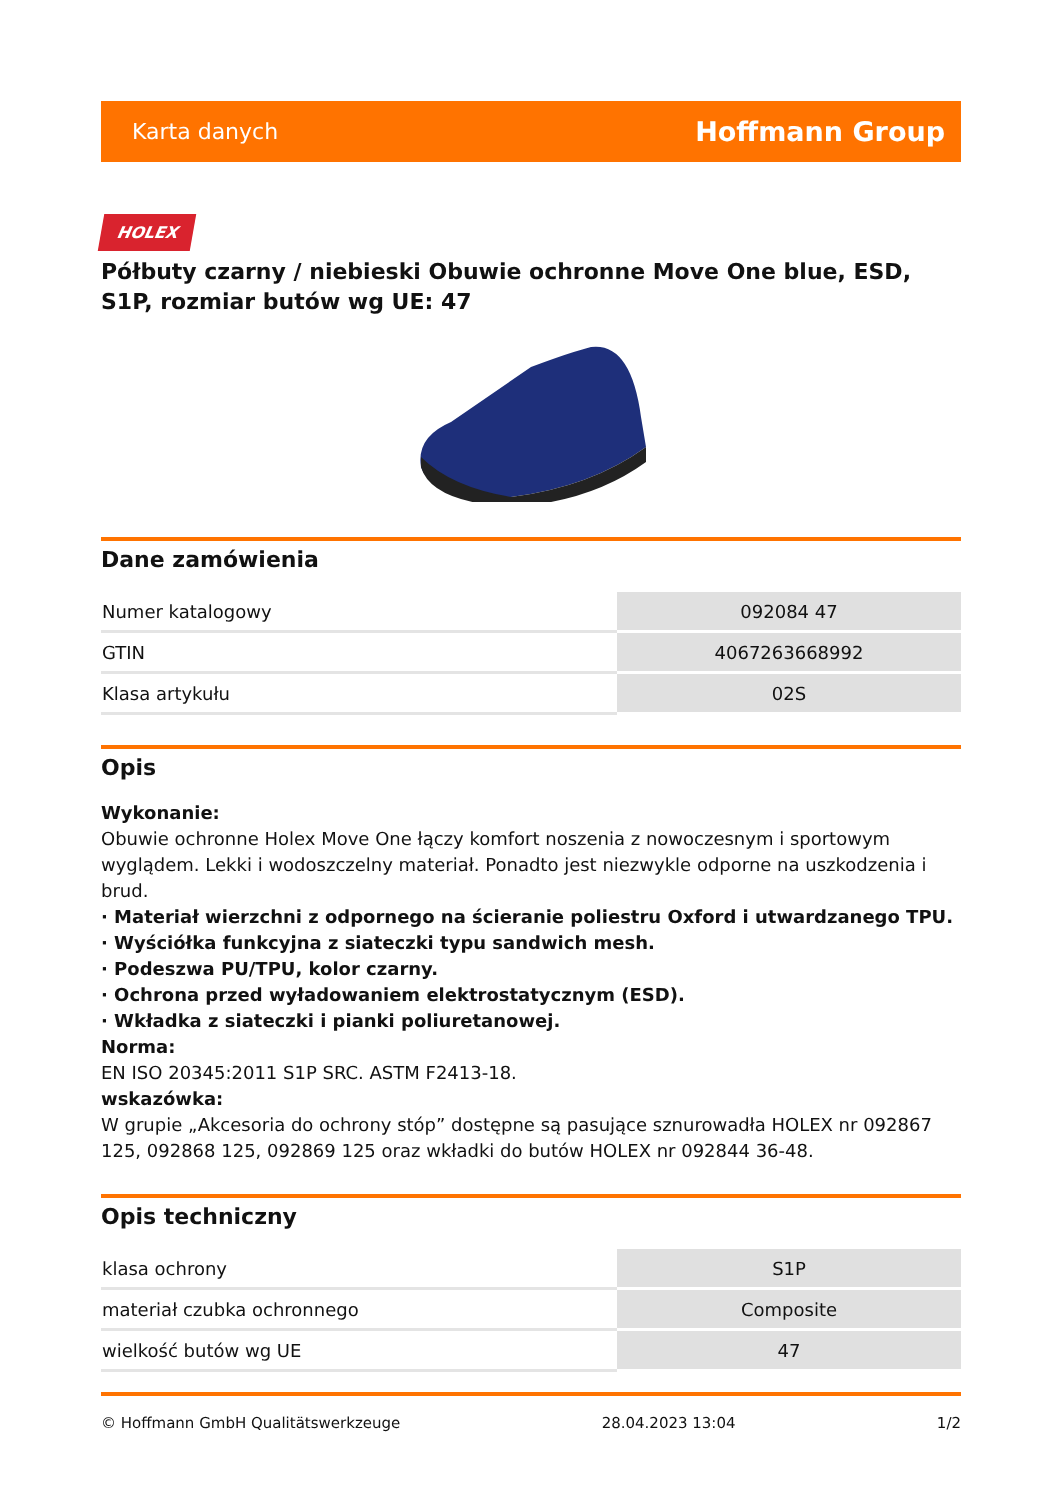Karta danych Hoffmann Group
HOLEX
Półbuty czarny / niebieski Obuwie ochronne Move One blue, ESD, S1P, rozmiar butów wg UE: 47
Dane zamówienia
| Numer katalogowy | 092084 47 |
| GTIN | 4067263668992 |
| Klasa artykułu | 02S |
Opis
Wykonanie:
Obuwie ochronne Holex Move One łączy komfort noszenia z nowoczesnym i sportowym wyglądem. Lekki i wodoszczelny materiał. Ponadto jest niezwykle odporne na uszkodzenia i brud.
· Materiał wierzchni z odpornego na ścieranie poliestru Oxford i utwardzanego TPU.
· Wyściółka funkcyjna z siateczki typu sandwich mesh.
· Podeszwa PU/TPU, kolor czarny.
· Ochrona przed wyładowaniem elektrostatycznym (ESD).
· Wkładka z siateczki i pianki poliuretanowej.
Norma:
EN ISO 20345:2011 S1P SRC. ASTM F2413-18.
wskazówka:
W grupie „Akcesoria do ochrony stóp” dostępne są pasujące sznurowadła HOLEX nr 092867 125, 092868 125, 092869 125 oraz wkładki do butów HOLEX nr 092844 36-48.
Opis techniczny
| klasa ochrony | S1P |
| materiał czubka ochronnego | Composite |
| wielkość butów wg UE | 47 |
© Hoffmann GmbH Qualitätswerkzeuge 28.04.2023 13:04 1/2